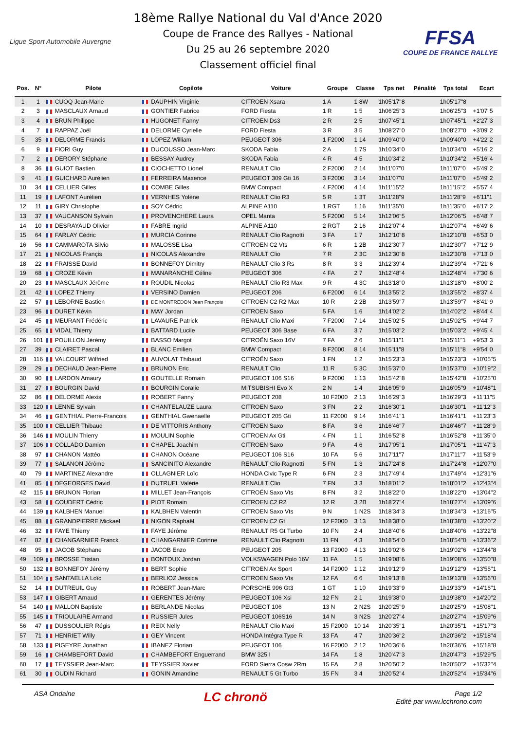Ligue Sport Automobile Auvergne
18ème Rallye National du Val d'Ance 2020
Coupe de France des Rallyes - National
Du 25 au 26 septembre 2020
Classement officiel final
FFSA
COUPE DE FRANCE RALLYE
| Pos. | N° | Pilote | Copilote | Voiture | Groupe | Classe | Tps net | Pénalité | Tps total | Ecart |
| --- | --- | --- | --- | --- | --- | --- | --- | --- | --- | --- |
| 1 | 1 | CUOQ Jean-Marie | DAUPHIN Virginie | CITROEN Xsara | 1 A | 1 8W | 1h05'17"8 | | 1h05'17"8 | |
| 2 | 3 | MASCLAUX Arnaud | GONTIER Fabrice | FORD Fiesta | 1 R | 1 5 | 1h06'25"3 | | 1h06'25"3 | +1'07"5 |
| 3 | 4 | BRUN Philippe | HUGONET Fanny | CITROEN Ds3 | 2 R | 2 5 | 1h07'45"1 | | 1h07'45"1 | +2'27"3 |
| 4 | 7 | RAPPAZ Joël | DELORME Cyrielle | FORD Fiesta | 3 R | 3 5 | 1h08'27"0 | | 1h08'27"0 | +3'09"2 |
| 5 | 35 | DELORME Francis | LOPEZ William | PEUGEOT 306 | 1 F2000 | 1 14 | 1h09'40"0 | | 1h09'40"0 | +4'22"2 |
| 6 | 9 | FIORI Guy | DUCOUSSO Jean-Marc | SKODA Fabia | 2 A | 1 7S | 1h10'34"0 | | 1h10'34"0 | +5'16"2 |
| 7 | 2 | DERORY Stéphane | BESSAY Audrey | SKODA Fabia | 4 R | 4 5 | 1h10'34"2 | | 1h10'34"2 | +5'16"4 |
| 8 | 36 | GUIOT Bastien | CIOCHETTO Lionel | RENAULT Clio | 2 F2000 | 2 14 | 1h11'07"0 | | 1h11'07"0 | +5'49"2 |
| 9 | 41 | GUICHARD Aurélien | FERREIRA Maxence | PEUGEOT 309 Gti 16 | 3 F2000 | 3 14 | 1h11'07"0 | | 1h11'07"0 | +5'49"2 |
| 10 | 34 | CELLIER Gilles | COMBE Gilles | BMW Compact | 4 F2000 | 4 14 | 1h11'15"2 | | 1h11'15"2 | +5'57"4 |
| 11 | 19 | LAFONT Aurélien | VERNHES Yolène | RENAULT Clio R3 | 5 R | 1 3T | 1h11'28"9 | | 1h11'28"9 | +6'11"1 |
| 12 | 11 | GIRY Christophe | SOY Cédric | ALPINE A110 | 1 RGT | 1 16 | 1h11'35"0 | | 1h11'35"0 | +6'17"2 |
| 13 | 37 | VAUCANSON Sylvain | PROVENCHERE Laura | OPEL Manta | 5 F2000 | 5 14 | 1h12'06"5 | | 1h12'06"5 | +6'48"7 |
| 14 | 10 | DESRAYAUD Olivier | FABRE Ingrid | ALPINE A110 | 2 RGT | 2 16 | 1h12'07"4 | | 1h12'07"4 | +6'49"6 |
| 15 | 64 | FARLAY Cédric | MURCIA Corinne | RENAULT Clio Ragnotti | 3 FA | 1 7 | 1h12'10"8 | | 1h12'10"8 | +6'53"0 |
| 16 | 56 | CAMMAROTA Silvio | MALOSSE Lisa | CITROEN C2 Vts | 6 R | 1 2B | 1h12'30"7 | | 1h12'30"7 | +7'12"9 |
| 17 | 21 | NICOLAS Françis | NICOLAS Alexandre | RENAULT Clio | 7 R | 2 3C | 1h12'30"8 | | 1h12'30"8 | +7'13"0 |
| 18 | 22 | FRAISSE David | BONNEFOY Dimitry | RENAULT Clio 3 Rs | 8 R | 3 3 | 1h12'39"4 | | 1h12'39"4 | +7'21"6 |
| 19 | 68 | CROZE Kévin | MANARANCHE Céline | PEUGEOT 306 | 4 FA | 2 7 | 1h12'48"4 | | 1h12'48"4 | +7'30"6 |
| 20 | 23 | MASCLAUX Jérôme | ROUDIL Nicolas | RENAULT Clio R3 Max | 9 R | 4 3C | 1h13'18"0 | | 1h13'18"0 | +8'00"2 |
| 21 | 42 | LOPEZ Thierry | VERSINO Damien | PEUGEOT 206 | 6 F2000 | 6 14 | 1h13'55"2 | | 1h13'55"2 | +8'37"4 |
| 22 | 57 | LEBORNE Bastien | DE MONTREDON Jean François | CITROEN C2 R2 Max | 10 R | 2 2B | 1h13'59"7 | | 1h13'59"7 | +8'41"9 |
| 23 | 96 | DURET Kévin | MAY Jordan | CITROEN Saxo | 5 FA | 1 6 | 1h14'02"2 | | 1h14'02"2 | +8'44"4 |
| 24 | 45 | MEURANT Frédéric | LAVAURE Patrick | RENAULT Clio Maxi | 7 F2000 | 7 14 | 1h15'02"5 | | 1h15'02"5 | +9'44"7 |
| 25 | 65 | VIDAL Thierry | BATTARD Lucile | PEUGEOT 306 Base | 6 FA | 3 7 | 1h15'03"2 | | 1h15'03"2 | +9'45"4 |
| 26 | 101 | POUILLON Jérémy | BASSO Margot | CITROËN Saxo 16V | 7 FA | 2 6 | 1h15'11"1 | | 1h15'11"1 | +9'53"3 |
| 27 | 39 | CLAIRET Pascal | BLANC Emilien | BMW Compact | 8 F2000 | 8 14 | 1h15'11"8 | | 1h15'11"8 | +9'54"0 |
| 28 | 116 | VALCOURT Wilfried | AUVOLAT Thibaud | CITROËN Saxo | 1 FN | 1 2 | 1h15'23"3 | | 1h15'23"3 | +10'05"5 |
| 29 | 29 | DECHAUD Jean-Pierre | BRUNON Eric | RENAULT Clio | 11 R | 5 3C | 1h15'37"0 | | 1h15'37"0 | +10'19"2 |
| 30 | 90 | LARDON Amaury | GOUTELLE Romain | PEUGEOT 106 S16 | 9 F2000 | 1 13 | 1h15'42"8 | | 1h15'42"8 | +10'25"0 |
| 31 | 27 | BOURGIN David | BOURGIN Coralie | MITSUBISHI Evo X | 2 N | 1 4 | 1h16'05"9 | | 1h16'05"9 | +10'48"1 |
| 32 | 86 | DELORME Alexis | ROBERT Fanny | PEUGEOT 208 | 10 F2000 | 2 13 | 1h16'29"3 | | 1h16'29"3 | +11'11"5 |
| 33 | 120 | LENNE Sylvain | CHANTELAUZE Laura | CITROEN Saxo | 3 FN | 2 2 | 1h16'30"1 | | 1h16'30"1 | +11'12"3 |
| 34 | 46 | GENTHIAL Pierre-Francois | GENTHIAL Gwenaelle | PEUGEOT 205 Gti | 11 F2000 | 9 14 | 1h16'41"1 | | 1h16'41"1 | +11'23"3 |
| 35 | 100 | CELLIER Thibaud | DE VITTORIS Anthony | CITROEN Saxo | 8 FA | 3 6 | 1h16'46"7 | | 1h16'46"7 | +11'28"9 |
| 36 | 146 | MOULIN Thierry | MOULIN Sophie | CITROEN Ax Gti | 4 FN | 1 1 | 1h16'52"8 | | 1h16'52"8 | +11'35"0 |
| 37 | 106 | COLLADO Damien | CHAPEL Joachim | CITROEN Saxo | 9 FA | 4 6 | 1h17'05"1 | | 1h17'05"1 | +11'47"3 |
| 38 | 97 | CHANON Mattéo | CHANON Océane | PEUGEOT 106 S16 | 10 FA | 5 6 | 1h17'11"7 | | 1h17'11"7 | +11'53"9 |
| 39 | 77 | SALANON Jérôme | SANCINITO Alexandre | RENAULT Clio Ragnotti | 5 FN | 1 3 | 1h17'24"8 | | 1h17'24"8 | +12'07"0 |
| 40 | 79 | MARTINEZ Alexandre | OLLAGNIER Loïc | HONDA Civic Type R | 6 FN | 2 3 | 1h17'49"4 | | 1h17'49"4 | +12'31"6 |
| 41 | 85 | DEGEORGES David | DUTRUEL Valérie | RENAULT Clio | 7 FN | 3 3 | 1h18'01"2 | | 1h18'01"2 | +12'43"4 |
| 42 | 115 | BRUNON Florian | MILLET Jean-François | CITROËN Saxo Vts | 8 FN | 3 2 | 1h18'22"0 | | 1h18'22"0 | +13'04"2 |
| 43 | 58 | COUDERT Cédric | PIOT Romain | CITROEN C2 R2 | 12 R | 3 2B | 1h18'27"4 | | 1h18'27"4 | +13'09"6 |
| 44 | 139 | KALBHEN Manuel | KALBHEN Valentin | CITROEN Saxo Vts | 9 N | 1 N2S | 1h18'34"3 | | 1h18'34"3 | +13'16"5 |
| 45 | 88 | GRANDPIERRE Mickael | NIGON Raphaël | CITROEN C2 Gt | 12 F2000 | 3 13 | 1h18'38"0 | | 1h18'38"0 | +13'20"2 |
| 46 | 32 | FAYE Thierry | FAYE Jérôme | RENAULT R5 Gt Turbo | 10 FN | 2 4 | 1h18'40"6 | | 1h18'40"6 | +13'22"8 |
| 47 | 82 | CHANGARNIER Franck | CHANGARNIER Corinne | RENAULT Clio Ragnotti | 11 FN | 4 3 | 1h18'54"0 | | 1h18'54"0 | +13'36"2 |
| 48 | 95 | JACOB Stéphane | JACOB Enzo | PEUGEOT 205 | 13 F2000 | 4 13 | 1h19'02"6 | | 1h19'02"6 | +13'44"8 |
| 49 | 109 | BROSSE Tristan | BONTOUX Jordan | VOLKSWAGEN Polo 16V | 11 FA | 1 5 | 1h19'08"6 | | 1h19'08"6 | +13'50"8 |
| 50 | 132 | BONNEFOY Jérémy | BERT Sophie | CITROEN Ax Sport | 14 F2000 | 1 12 | 1h19'12"9 | | 1h19'12"9 | +13'55"1 |
| 51 | 104 | SANTAELLA Loïc | BERLIOZ Jessica | CITROEN Saxo Vts | 12 FA | 6 6 | 1h19'13"8 | | 1h19'13"8 | +13'56"0 |
| 52 | 14 | DUTREUIL Guy | ROBERT Jean-Marc | PORSCHE 996 Gt3 | 1 GT | 1 10 | 1h19'33"9 | | 1h19'33"9 | +14'16"1 |
| 53 | 147 | GIBERT Arnaud | GERENTES Jérémy | PEUGEOT 106 Xsi | 12 FN | 2 1 | 1h19'38"0 | | 1h19'38"0 | +14'20"2 |
| 54 | 140 | MALLON Baptiste | BERLANDE Nicolas | PEUGEOT 106 | 13 N | 2 N2S | 1h20'25"9 | | 1h20'25"9 | +15'08"1 |
| 55 | 145 | TRIOULAIRE Armand | RUSSIER Jules | PEUGEOT 106S16 | 14 N | 3 N2S | 1h20'27"4 | | 1h20'27"4 | +15'09"6 |
| 56 | 47 | DUSSOULIER Régis | REIX Nelly | RENAULT Clio Maxi | 15 F2000 | 10 14 | 1h20'35"1 | | 1h20'35"1 | +15'17"3 |
| 57 | 71 | HENRIET Willy | GEY Vincent | HONDA Intégra Type R | 13 FA | 4 7 | 1h20'36"2 | | 1h20'36"2 | +15'18"4 |
| 58 | 133 | PIGEYRE Jonathan | IBANEZ Florian | PEUGEOT 106 | 16 F2000 | 2 12 | 1h20'36"6 | | 1h20'36"6 | +15'18"8 |
| 59 | 16 | CHAMBEFORT David | CHAMBEFORT Enguerrand | BMW 325 I | 14 FA | 1 8 | 1h20'47"3 | | 1h20'47"3 | +15'29"5 |
| 60 | 17 | TEYSSIER Jean-Marc | TEYSSIER Xavier | FORD Sierra Cosw 2Rm | 15 FA | 2 8 | 1h20'50"2 | | 1h20'50"2 | +15'32"4 |
| 61 | 30 | OUDIN Richard | GONIN Amandine | RENAULT 5 Gt Turbo | 15 FN | 3 4 | 1h20'52"4 | | 1h20'52"4 | +15'34"6 |
ASA Ondaine
LC chronö
Page 1/2
Edité par www.lcchrono.com